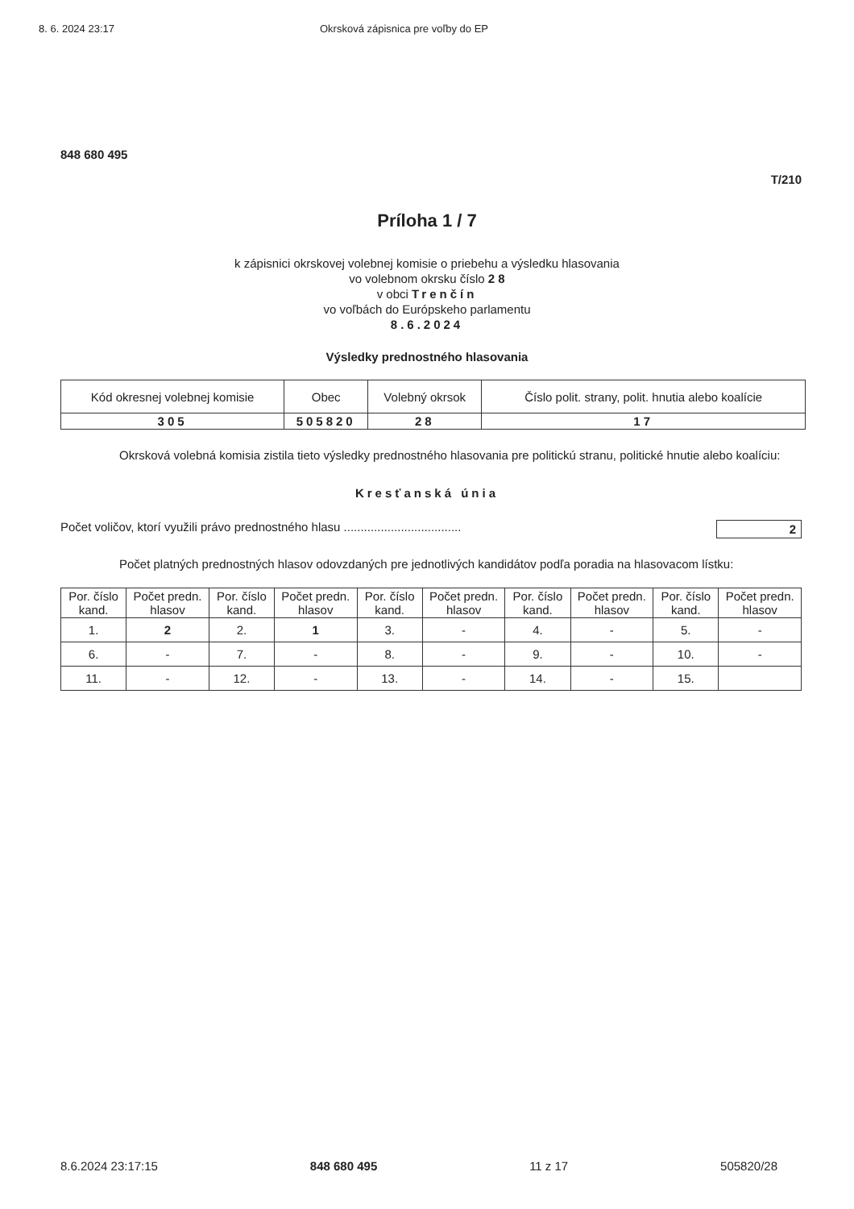8. 6. 2024 23:17 Okrsková zápisnica pre voľby do EP
848 680 495
T/210
Príloha 1 / 7
k zápisnici okrskovej volebnej komisie o priebehu a výsledku hlasovania
vo volebnom okrsku číslo 2 8
v obci Trenčín
vo voľbách do Európskeho parlamentu
8.6.2024
Výsledky prednostného hlasovania
| Kód okresnej volebnej komisie | Obec | Volebný okrsok | Číslo polit. strany, polit. hnutia alebo koalície |
| 305 | 505820 | 28 | 17 |
Okrsková volebná komisia zistila tieto výsledky prednostného hlasovania pre politickú stranu, politické hnutie alebo koalíciu:
Kresťanská únia
Počet voličov, ktorí využili právo prednostného hlasu ................................... 2
Počet platných prednostných hlasov odovzdaných pre jednotlivých kandidátov podľa poradia na hlasovacom lístku:
| Por. číslo kand. | Počet predn. hlasov | Por. číslo kand. | Počet predn. hlasov | Por. číslo kand. | Počet predn. hlasov | Por. číslo kand. | Počet predn. hlasov | Por. číslo kand. | Počet predn. hlasov |
| --- | --- | --- | --- | --- | --- | --- | --- | --- | --- |
| 1. | 2 | 2. | 1 | 3. | - | 4. | - | 5. | - |
| 6. | - | 7. | - | 8. | - | 9. | - | 10. | - |
| 11. | - | 12. | - | 13. | - | 14. | - | 15. | |
8.6.2024 23:17:15 848 680 495 11 z 17 505820/28